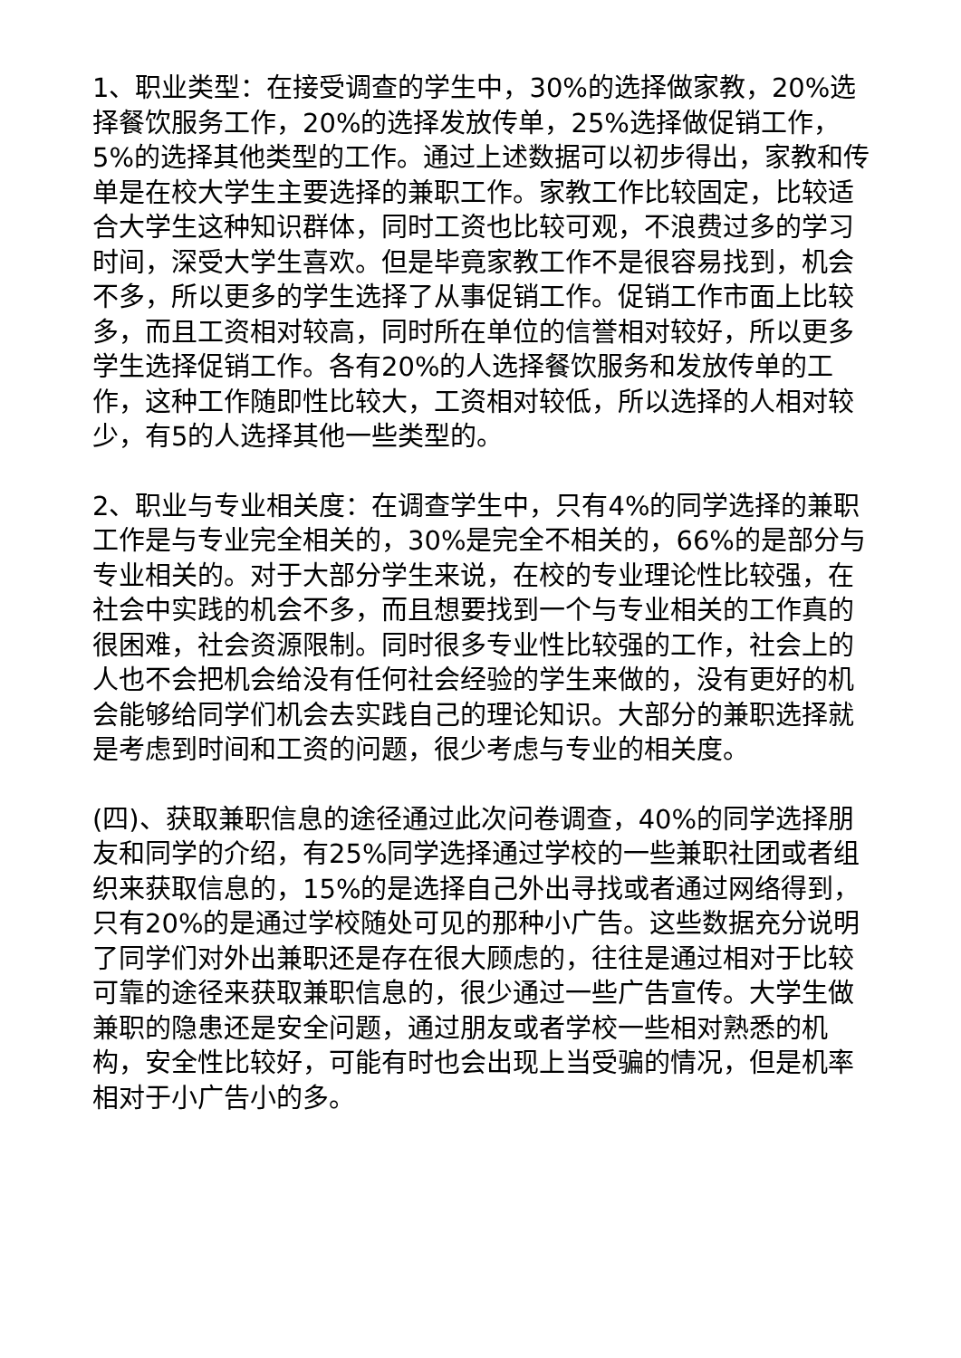1、职业类型：在接受调查的学生中，30%的选择做家教，20%选择餐饮服务工作，20%的选择发放传单，25%选择做促销工作，5%的选择其他类型的工作。通过上述数据可以初步得出，家教和传单是在校大学生主要选择的兼职工作。家教工作比较固定，比较适合大学生这种知识群体，同时工资也比较可观，不浪费过多的学习时间，深受大学生喜欢。但是毕竟家教工作不是很容易找到，机会不多，所以更多的学生选择了从事促销工作。促销工作市面上比较多，而且工资相对较高，同时所在单位的信誉相对较好，所以更多学生选择促销工作。各有20%的人选择餐饮服务和发放传单的工作，这种工作随即性比较大，工资相对较低，所以选择的人相对较少，有5的人选择其他一些类型的。
2、职业与专业相关度：在调查学生中，只有4%的同学选择的兼职工作是与专业完全相关的，30%是完全不相关的，66%的是部分与专业相关的。对于大部分学生来说，在校的专业理论性比较强，在社会中实践的机会不多，而且想要找到一个与专业相关的工作真的很困难，社会资源限制。同时很多专业性比较强的工作，社会上的人也不会把机会给没有任何社会经验的学生来做的，没有更好的机会能够给同学们机会去实践自己的理论知识。大部分的兼职选择就是考虑到时间和工资的问题，很少考虑与专业的相关度。
(四)、获取兼职信息的途径通过此次问卷调查，40%的同学选择朋友和同学的介绍，有25%同学选择通过学校的一些兼职社团或者组织来获取信息的，15%的是选择自己外出寻找或者通过网络得到，只有20%的是通过学校随处可见的那种小广告。这些数据充分说明了同学们对外出兼职还是存在很大顾虑的，往往是通过相对于比较可靠的途径来获取兼职信息的，很少通过一些广告宣传。大学生做兼职的隐患还是安全问题，通过朋友或者学校一些相对熟悉的机构，安全性比较好，可能有时也会出现上当受骗的情况，但是机率相对于小广告小的多。